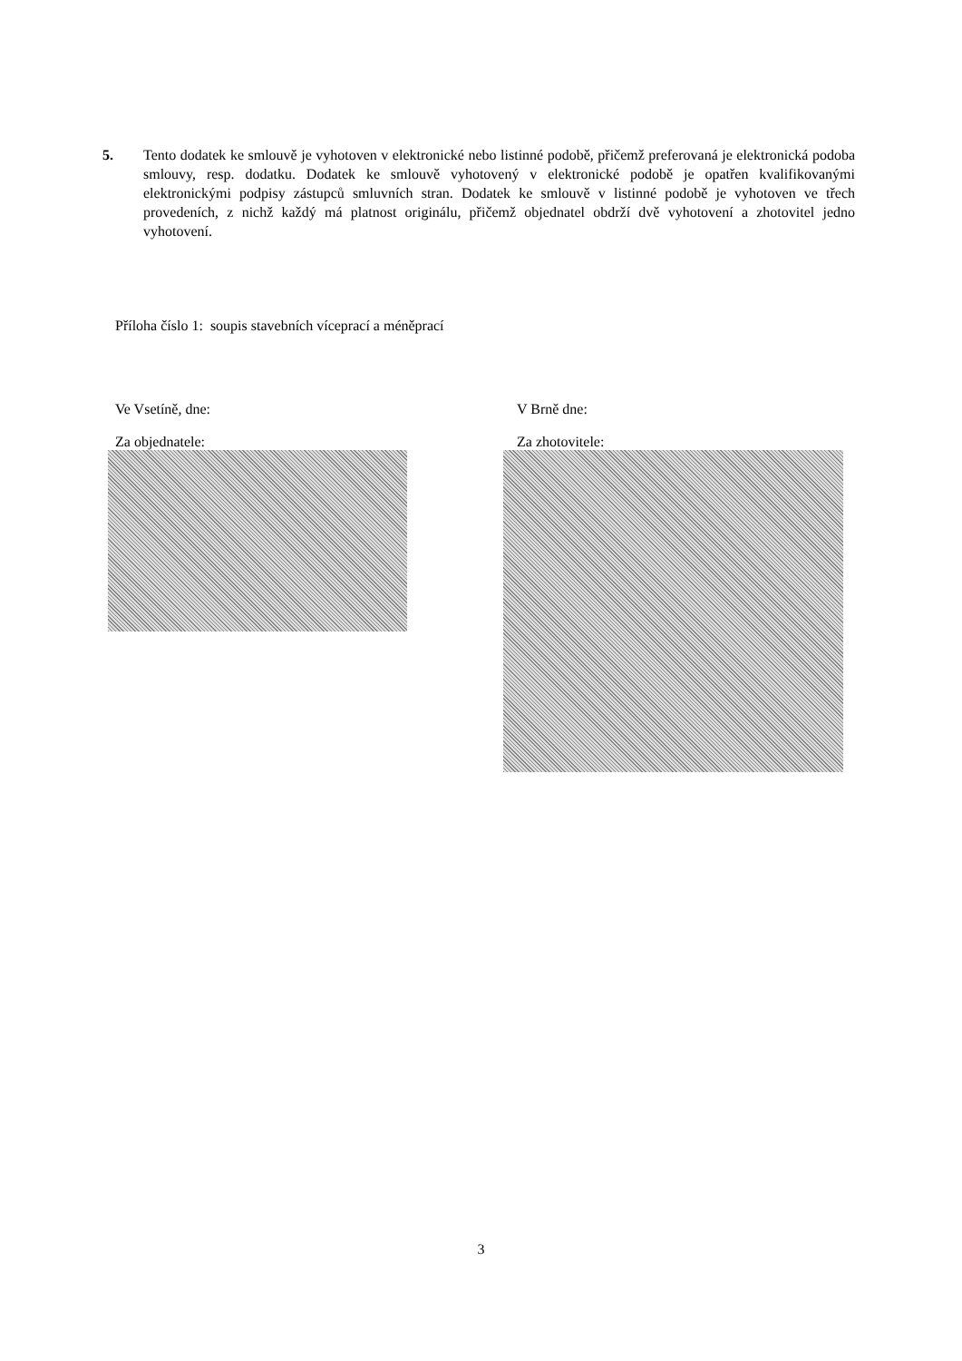5. Tento dodatek ke smlouvě je vyhotoven v elektronické nebo listinné podobě, přičemž preferovaná je elektronická podoba smlouvy, resp. dodatku. Dodatek ke smlouvě vyhotovený v elektronické podobě je opatřen kvalifikovanými elektronickými podpisy zástupců smluvních stran. Dodatek ke smlouvě v listinné podobě je vyhotoven ve třech provedeních, z nichž každý má platnost originálu, přičemž objednatel obdrží dvě vyhotovení a zhotovitel jedno vyhotovení.
Příloha číslo 1: soupis stavebních víceprací a méněprací
Ve Vsetíně, dne:
Za objednatele:
V Brně dne:
Za zhotovitele:
3